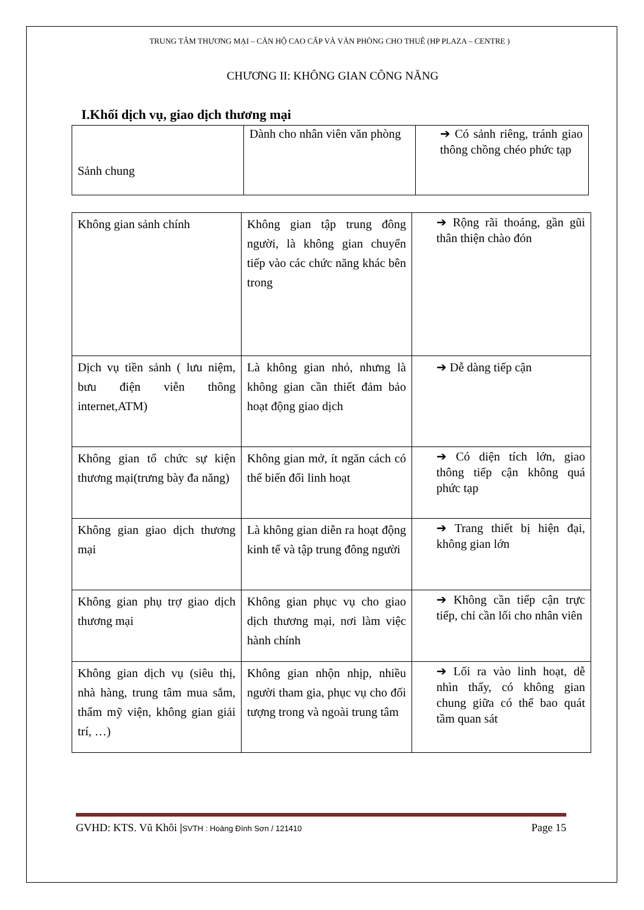TRUNG TÂM THƯƠNG MẠI – CĂN HỘ CAO CẤP VÀ VĂN PHÒNG CHO THUÊ (HP PLAZA – CENTRE )
CHƯƠNG II: KHÔNG GIAN CÔNG NĂNG
I.Khối dịch vụ, giao dịch thương mại
| Sảnh chung | Dành cho nhân viên văn phòng | ➔ Có sảnh riêng, tránh giao thông chồng chéo phức tạp |
| Không gian sảnh chính | Không gian tập trung đông người, là không gian chuyển tiếp vào các chức năng khác bên trong | ➔ Rộng rãi thoáng, gần gũi thân thiện chào đón |
| Dịch vụ tiền sảnh ( lưu niệm, bưu điện viễn thông internet,ATM) | Là không gian nhỏ, nhưng là không gian cần thiết đảm bảo hoạt động giao dịch | ➔ Dễ dàng tiếp cận |
| Không gian tổ chức sự kiện thương mại(trưng bày đa năng) | Không gian mở, ít ngăn cách có thể biến đổi linh hoạt | ➔ Có diện tích lớn, giao thông tiếp cận không quá phức tạp |
| Không gian giao dịch thương mại | Là không gian diễn ra hoạt động kinh tế và tập trung đông người | ➔ Trang thiết bị hiện đại, không gian lớn |
| Không gian phụ trợ giao dịch thương mại | Không gian phục vụ cho giao dịch thương mại, nơi làm việc hành chính | ➔ Không cần tiếp cận trực tiếp, chỉ cần lối cho nhân viên |
| Không gian dịch vụ (siêu thị, nhà hàng, trung tâm mua sắm, thẩm mỹ viện, không gian giải trí, …) | Không gian nhộn nhịp, nhiều người tham gia, phục vụ cho đối tượng trong và ngoài trung tâm | ➔ Lối ra vào linh hoạt, dễ nhìn thấy, có không gian chung giữa có thể bao quát tầm quan sát |
GVHD: KTS. Vũ Khôi |SVTH : Hoàng Đình Sơn / 121410 Page 15